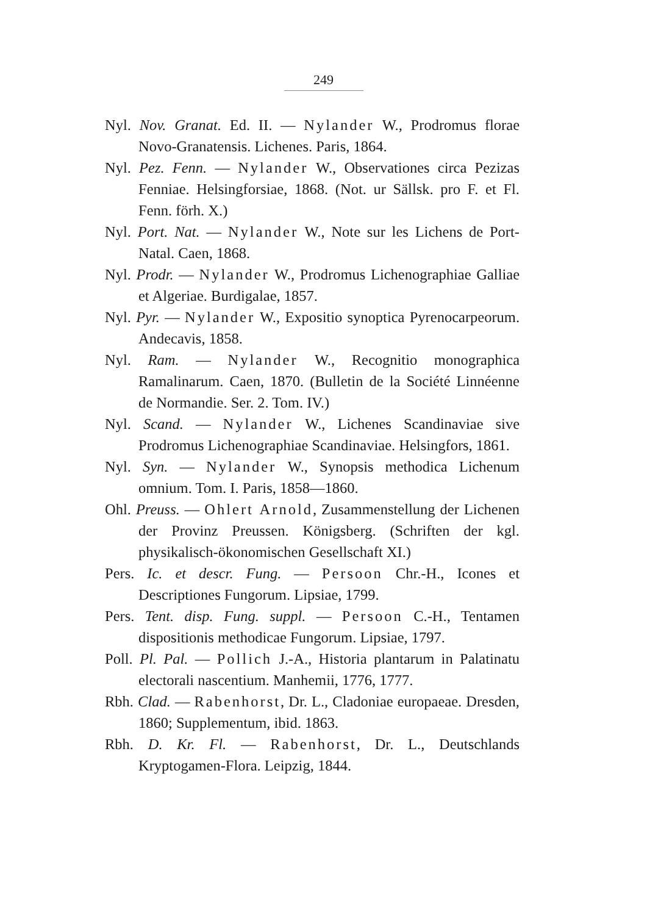249
Nyl. Nov. Granat. Ed. II. — Nylander W., Prodromus florae Novo-Granatensis. Lichenes. Paris, 1864.
Nyl. Pez. Fenn. — Nylander W., Observationes circa Pezizas Fenniae. Helsingforsiae, 1868. (Not. ur Sällsk. pro F. et Fl. Fenn. förh. X.)
Nyl. Port. Nat. — Nylander W., Note sur les Lichens de Port-Natal. Caen, 1868.
Nyl. Prodr. — Nylander W., Prodromus Lichenographiae Galliae et Algeriae. Burdigalae, 1857.
Nyl. Pyr. — Nylander W., Expositio synoptica Pyrenocarpeorum. Andecavis, 1858.
Nyl. Ram. — Nylander W., Recognitio monographica Ramalinarum. Caen, 1870. (Bulletin de la Société Linnéenne de Normandie. Ser. 2. Tom. IV.)
Nyl. Scand. — Nylander W., Lichenes Scandinaviae sive Prodromus Lichenographiae Scandinaviae. Helsingfors, 1861.
Nyl. Syn. — Nylander W., Synopsis methodica Lichenum omnium. Tom. I. Paris, 1858—1860.
Ohl. Preuss. — Ohlert Arnold, Zusammenstellung der Lichenen der Provinz Preussen. Königsberg. (Schriften der kgl. physikalisch-ökonomischen Gesellschaft XI.)
Pers. Ic. et descr. Fung. — Persoon Chr.-H., Icones et Descriptiones Fungorum. Lipsiae, 1799.
Pers. Tent. disp. Fung. suppl. — Persoon C.-H., Tentamen dispositionis methodicae Fungorum. Lipsiae, 1797.
Poll. Pl. Pal. — Pollich J.-A., Historia plantarum in Palatinatu electorali nascentium. Manhemii, 1776, 1777.
Rbh. Clad. — Rabenhorst, Dr. L., Cladoniae europaeae. Dresden, 1860; Supplementum, ibid. 1863.
Rbh. D. Kr. Fl. — Rabenhorst, Dr. L., Deutschlands Kryptogamen-Flora. Leipzig, 1844.